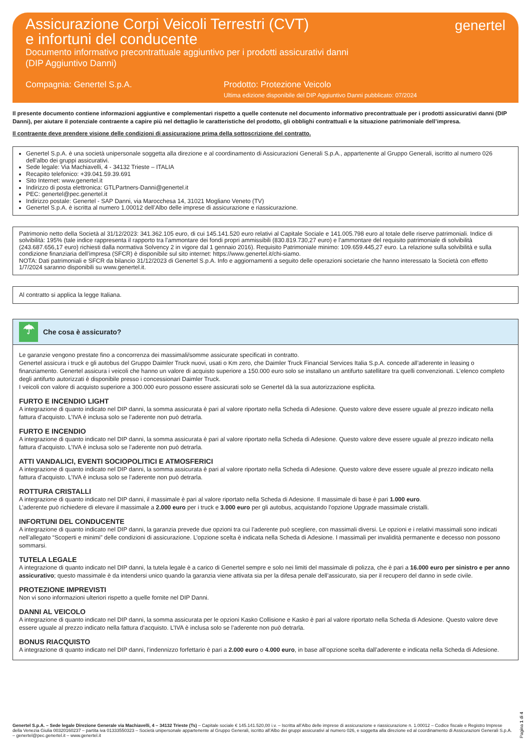Assicurazione Corpi Veicoli Terrestri (CVT)
e infortuni del conducente
Documento informativo precontrattuale aggiuntivo per i prodotti assicurativi danni
(DIP Aggiuntivo Danni)
genertel
Compagnia: Genertel S.p.A. Prodotto: Protezione Veicolo
Ultima edizione disponibile del DIP Aggiuntivo Danni pubblicato: 07/2024
Il presente documento contiene informazioni aggiuntive e complementari rispetto a quelle contenute nel documento informativo precontrattuale per i prodotti assicurativi danni (DIP Danni), per aiutare il potenziale contraente a capire più nel dettaglio le caratteristiche del prodotto, gli obblighi contrattuali e la situazione patrimoniale dell’impresa.
Il contraente deve prendere visione delle condizioni di assicurazione prima della sottoscrizione del contratto.
Genertel S.p.A. è una società unipersonale soggetta alla direzione e al coordinamento di Assicurazioni Generali S.p.A., appartenente al Gruppo Generali, iscritto al numero 026 dell’albo dei gruppi assicurativi.
Sede legale: Via Machiavelli, 4 - 34132 Trieste – ITALIA
Recapito telefonico: +39.041.59.39.691
Sito Internet: www.genertel.it
Indirizzo di posta elettronica: GTLPartners-Danni@genertel.it
PEC: genertel@pec.genertel.it
Indirizzo postale: Genertel - SAP Danni, via Marocchesa 14, 31021 Mogliano Veneto (TV)
Genertel S.p.A. è iscritta al numero 1.00012 dell’Albo delle imprese di assicurazione e riassicurazione.
Patrimonio netto della Società al 31/12/2023: 341.362.105 euro, di cui 145.141.520 euro relativi al Capitale Sociale e 141.005.798 euro al totale delle riserve patrimoniali. Indice di solvibilità: 195% (tale indice rappresenta il rapporto tra l’ammontare dei fondi propri ammissibili (830.819.730,27 euro) e l’ammontare del requisito patrimoniale di solvibilità (243.687.656,17 euro) richiesti dalla normativa Solvency 2 in vigore dal 1 gennaio 2016). Requisito Patrimoniale minimo: 109.659.445,27 euro. La relazione sulla solvibilità e sulla condizione finanziaria dell’impresa (SFCR) è disponibile sul sito internet: https://www.genertel.it/chi-siamo.
NOTA: Dati patrimoniali e SFCR da bilancio 31/12/2023 di Genertel S.p.A. Info e aggiornamenti a seguito delle operazioni societarie che hanno interessato la Società con effetto 1/7/2024 saranno disponibili su www.genertel.it.
Al contratto si applica la legge Italiana.
☂
Che cosa è assicurato?
Le garanzie vengono prestate fino a concorrenza dei massimali/somme assicurate specificati in contratto.
Genertel assicura i truck e gli autobus del Gruppo Daimler Truck nuovi, usati o Km zero, che Daimler Truck Financial Services Italia S.p.A. concede all’aderente in leasing o finanziamento. Genertel assicura i veicoli che hanno un valore di acquisto superiore a 150.000 euro solo se installano un antifurto satellitare tra quelli convenzionati. L’elenco completo degli antifurto autorizzati è disponibile presso i concessionari Daimler Truck.
I veicoli con valore di acquisto superiore a 300.000 euro possono essere assicurati solo se Genertel dà la sua autorizzazione esplicita.
FURTO E INCENDIO LIGHT
A integrazione di quanto indicato nel DIP danni, la somma assicurata è pari al valore riportato nella Scheda di Adesione. Questo valore deve essere uguale al prezzo indicato nella fattura d’acquisto. L’IVA è inclusa solo se l’aderente non può detrarla.
FURTO E INCENDIO
A integrazione di quanto indicato nel DIP danni, la somma assicurata è pari al valore riportato nella Scheda di Adesione. Questo valore deve essere uguale al prezzo indicato nella fattura d’acquisto. L’IVA è inclusa solo se l’aderente non può detrarla.
ATTI VANDALICI, EVENTI SOCIOPOLITICI E ATMOSFERICI
A integrazione di quanto indicato nel DIP danni, la somma assicurata è pari al valore riportato nella Scheda di Adesione. Questo valore deve essere uguale al prezzo indicato nella fattura d’acquisto. L’IVA è inclusa solo se l’aderente non può detrarla.
ROTTURA CRISTALLI
A integrazione di quanto indicato nel DIP danni, il massimale è pari al valore riportato nella Scheda di Adesione. Il massimale di base è pari 1.000 euro.
L’aderente può richiedere di elevare il massimale a 2.000 euro per i truck e 3.000 euro per gli autobus, acquistando l’opzione Upgrade massimale cristalli.
INFORTUNI DEL CONDUCENTE
A integrazione di quanto indicato nel DIP danni, la garanzia prevede due opzioni tra cui l’aderente può scegliere, con massimali diversi. Le opzioni e i relativi massimali sono indicati nell’allegato “Scoperti e minimi” delle condizioni di assicurazione. L’opzione scelta è indicata nella Scheda di Adesione. I massimali per invalidità permanente e decesso non possono sommarsi.
TUTELA LEGALE
A integrazione di quanto indicato nel DIP danni, la tutela legale è a carico di Genertel sempre e solo nei limiti del massimale di polizza, che è pari a 16.000 euro per sinistro e per anno assicurativo; questo massimale è da intendersi unico quando la garanzia viene attivata sia per la difesa penale dell’assicurato, sia per il recupero del danno in sede civile.
PROTEZIONE IMPREVISTI
Non vi sono informazioni ulteriori rispetto a quelle fornite nel DIP Danni.
DANNI AL VEICOLO
A integrazione di quanto indicato nel DIP danni, la somma assicurata per le opzioni Kasko Collisione e Kasko è pari al valore riportato nella Scheda di Adesione. Questo valore deve essere uguale al prezzo indicato nella fattura d’acquisto. L’IVA è inclusa solo se l’aderente non può detrarla.
BONUS RIACQUISTO
A integrazione di quanto indicato nel DIP danni, l’indennizzo forfettario è pari a 2.000 euro o 4.000 euro, in base all’opzione scelta dall’aderente e indicata nella Scheda di Adesione.
Genertel S.p.A. – Sede legale Direzione Generale via Machiavelli, 4 – 34132 Trieste (Ts) – Capitale sociale € 145.141.520,00 i.v. – Iscritta all’Albo delle imprese di assicurazione e riassicurazione n. 1.00012 – Codice fiscale e Registro Imprese della Venezia Giulia 00320160237 – partita iva 01333550323 – Società unipersonale appartenente al Gruppo Generali, iscritto all’Albo dei gruppi assicurativi al numero 026, e soggetta alla direzione ed al coordinamento di Assicurazioni Generali S.p.A. – genertel@pec.genertel.it – www.genertel.it
Pagina 1 di 4